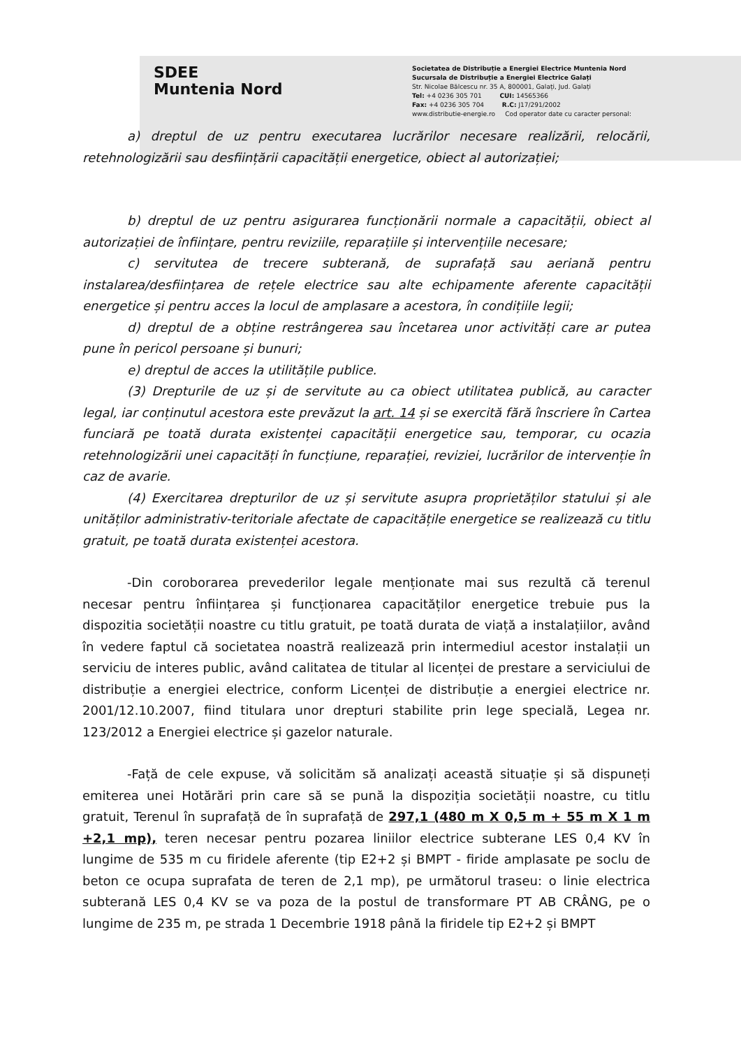SDEE
Muntenia Nord
Societatea de Distribuție a Energiei Electrice Muntenia Nord
Sucursala de Distribuție a Energiei Electrice Galați
Str. Nicolae Bălcescu nr. 35 A, 800001, Galați, Jud. Galați
Tel: +4 0236 305 701 CUI: 14565366
Fax: +4 0236 305 704 R.C: J17/291/2002
www.distributie-energie.ro Cod operator date cu caracter personal:
a) dreptul de uz pentru executarea lucrărilor necesare realizării, relocării, retehnologizării sau desființării capacității energetice, obiect al autorizației;
b) dreptul de uz pentru asigurarea funcționării normale a capacității, obiect al autorizației de înființare, pentru reviziile, reparațiile și intervențiile necesare;
c) servitutea de trecere subterană, de suprafață sau aeriană pentru instalarea/desființarea de rețele electrice sau alte echipamente aferente capacității energetice și pentru acces la locul de amplasare a acestora, în condițiile legii;
d) dreptul de a obține restrângerea sau încetarea unor activități care ar putea pune în pericol persoane și bunuri;
e) dreptul de acces la utilitățile publice.
(3) Drepturile de uz și de servitute au ca obiect utilitatea publică, au caracter legal, iar conținutul acestora este prevăzut la art. 14 și se exercită fără înscriere în Cartea funciară pe toată durata existenței capacității energetice sau, temporar, cu ocazia retehnologizării unei capacități în funcțiune, reparației, reviziei, lucrărilor de intervenție în caz de avarie.
(4) Exercitarea drepturilor de uz și servitute asupra proprietăților statului și ale unităților administrativ-teritoriale afectate de capacitățile energetice se realizează cu titlu gratuit, pe toată durata existenței acestora.
-Din coroborarea prevederilor legale menționate mai sus rezultă că terenul necesar pentru înființarea și funcționarea capacităților energetice trebuie pus la dispozitia societății noastre cu titlu gratuit, pe toată durata de viață a instalațiilor, având în vedere faptul că societatea noastră realizează prin intermediul acestor instalații un serviciu de interes public, având calitatea de titular al licenței de prestare a serviciului de distribuție a energiei electrice, conform Licenței de distribuție a energiei electrice nr. 2001/12.10.2007, fiind titulara unor drepturi stabilite prin lege specială, Legea nr. 123/2012 a Energiei electrice și gazelor naturale.
-Față de cele expuse, vă solicităm să analizați această situație și să dispuneți emiterea unei Hotărări prin care să se pună la dispoziția societății noastre, cu titlu gratuit, Terenul în suprafață de în suprafață de 297,1 (480 m X 0,5 m + 55 m X 1 m +2,1 mp), teren necesar pentru pozarea liniilor electrice subterane LES 0,4 KV în lungime de 535 m cu firidele aferente (tip E2+2 și BMPT - firide amplasate pe soclu de beton ce ocupa suprafata de teren de 2,1 mp), pe următorul traseu: o linie electrica subterană LES 0,4 KV se va poza de la postul de transformare PT AB CRÂNG, pe o lungime de 235 m, pe strada 1 Decembrie 1918 până la firidele tip E2+2 și BMPT